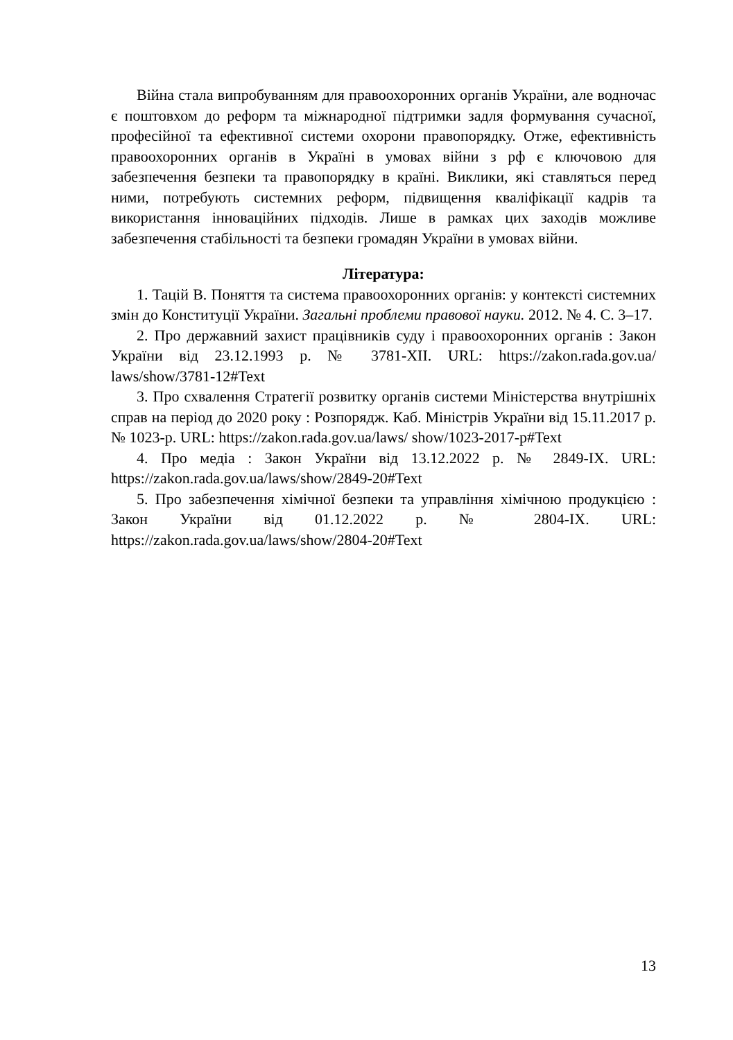Війна стала випробуванням для правоохоронних органів України, але водночас є поштовхом до реформ та міжнародної підтримки задля формування сучасної, професійної та ефективної системи охорони правопорядку. Отже, ефективність правоохоронних органів в Україні в умовах війни з рф є ключовою для забезпечення безпеки та правопорядку в країні. Виклики, які ставляться перед ними, потребують системних реформ, підвищення кваліфікації кадрів та використання інноваційних підходів. Лише в рамках цих заходів можливе забезпечення стабільності та безпеки громадян України в умовах війни.
Література:
1. Тацій В. Поняття та система правоохоронних органів: у контексті системних змін до Конституції України. Загальні проблеми правової науки. 2012. № 4. С. 3–17.
2. Про державний захист працівників суду і правоохоронних органів : Закон України від 23.12.1993 р. № 3781-XII. URL: https://zakon.rada.gov.ua/ laws/show/3781-12#Text
3. Про схвалення Стратегії розвитку органів системи Міністерства внутрішніх справ на період до 2020 року : Розпорядж. Каб. Міністрів України від 15.11.2017 р. № 1023-р. URL: https://zakon.rada.gov.ua/laws/ show/1023-2017-р#Text
4. Про медіа : Закон України від 13.12.2022 р. № 2849-IX. URL: https://zakon.rada.gov.ua/laws/show/2849-20#Text
5. Про забезпечення хімічної безпеки та управління хімічною продукцією : Закон України від 01.12.2022 р. № 2804-IX. URL: https://zakon.rada.gov.ua/laws/show/2804-20#Text
13